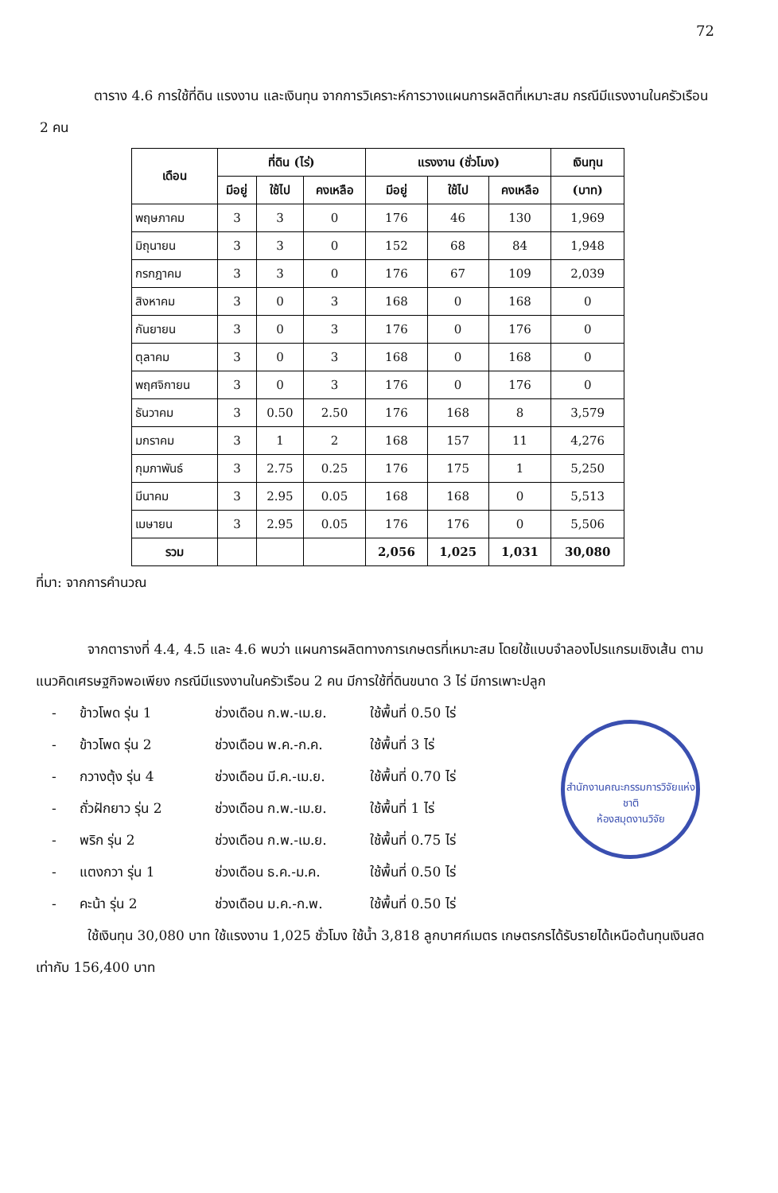72
ตาราง 4.6 การใช้ที่ดิน แรงงาน และเงินทุน จากการวิเคราะห์การวางแผนการผลิตที่เหมาะสม กรณีมีแรงงานในครัวเรือน 2 คน
| เดือน | ที่ดิน (ไร่) | | | แรงงาน (ชั่วโมง) | | | เงินทุน |
| --- | --- | --- | --- | --- | --- | --- | --- |
| | มีอยู่ | ใช้ไป | คงเหลือ | มีอยู่ | ใช้ไป | คงเหลือ | (บาท) |
| พฤษภาคม | 3 | 3 | 0 | 176 | 46 | 130 | 1,969 |
| มิถุนายน | 3 | 3 | 0 | 152 | 68 | 84 | 1,948 |
| กรกฎาคม | 3 | 3 | 0 | 176 | 67 | 109 | 2,039 |
| สิงหาคม | 3 | 0 | 3 | 168 | 0 | 168 | 0 |
| กันยายน | 3 | 0 | 3 | 176 | 0 | 176 | 0 |
| ตุลาคม | 3 | 0 | 3 | 168 | 0 | 168 | 0 |
| พฤศจิกายน | 3 | 0 | 3 | 176 | 0 | 176 | 0 |
| ธันวาคม | 3 | 0.50 | 2.50 | 176 | 168 | 8 | 3,579 |
| มกราคม | 3 | 1 | 2 | 168 | 157 | 11 | 4,276 |
| กุมภาพันธ์ | 3 | 2.75 | 0.25 | 176 | 175 | 1 | 5,250 |
| มีนาคม | 3 | 2.95 | 0.05 | 168 | 168 | 0 | 5,513 |
| เมษายน | 3 | 2.95 | 0.05 | 176 | 176 | 0 | 5,506 |
| รวม | | | | 2,056 | 1,025 | 1,031 | 30,080 |
ที่มา: จากการคำนวณ
จากตารางที่ 4.4, 4.5 และ 4.6 พบว่า แผนการผลิตทางการเกษตรที่เหมาะสม โดยใช้แบบจำลองโปรแกรมเชิงเส้น ตามแนวคิดเศรษฐกิจพอเพียง กรณีมีแรงงานในครัวเรือน 2 คน มีการใช้ที่ดินขนาด 3 ไร่ มีการเพาะปลูก
- ข้าวโพด รุ่น 1 ช่วงเดือน ก.พ.-เม.ย. ใช้พื้นที่ 0.50 ไร่
- ข้าวโพด รุ่น 2 ช่วงเดือน พ.ค.-ก.ค. ใช้พื้นที่ 3 ไร่
- กวางตุ้ง รุ่น 4 ช่วงเดือน มี.ค.-เม.ย. ใช้พื้นที่ 0.70 ไร่
- ถั่วฝักยาว รุ่น 2 ช่วงเดือน ก.พ.-เม.ย. ใช้พื้นที่ 1 ไร่
- พริก รุ่น 2 ช่วงเดือน ก.พ.-เม.ย. ใช้พื้นที่ 0.75 ไร่
- แตงกวา รุ่น 1 ช่วงเดือน ธ.ค.-ม.ค. ใช้พื้นที่ 0.50 ไร่
- คะน้า รุ่น 2 ช่วงเดือน ม.ค.-ก.พ. ใช้พื้นที่ 0.50 ไร่
ใช้เงินทุน 30,080 บาท ใช้แรงงาน 1,025 ชั่วโมง ใช้น้ำ 3,818 ลูกบาศก์เมตร เกษตรกรได้รับรายได้เหนือต้นทุนเงินสด เท่ากับ 156,400 บาท
สำนักงานคณะกรรมการวิจัยแห่งชาติ
ห้องสมุดงานวิจัย